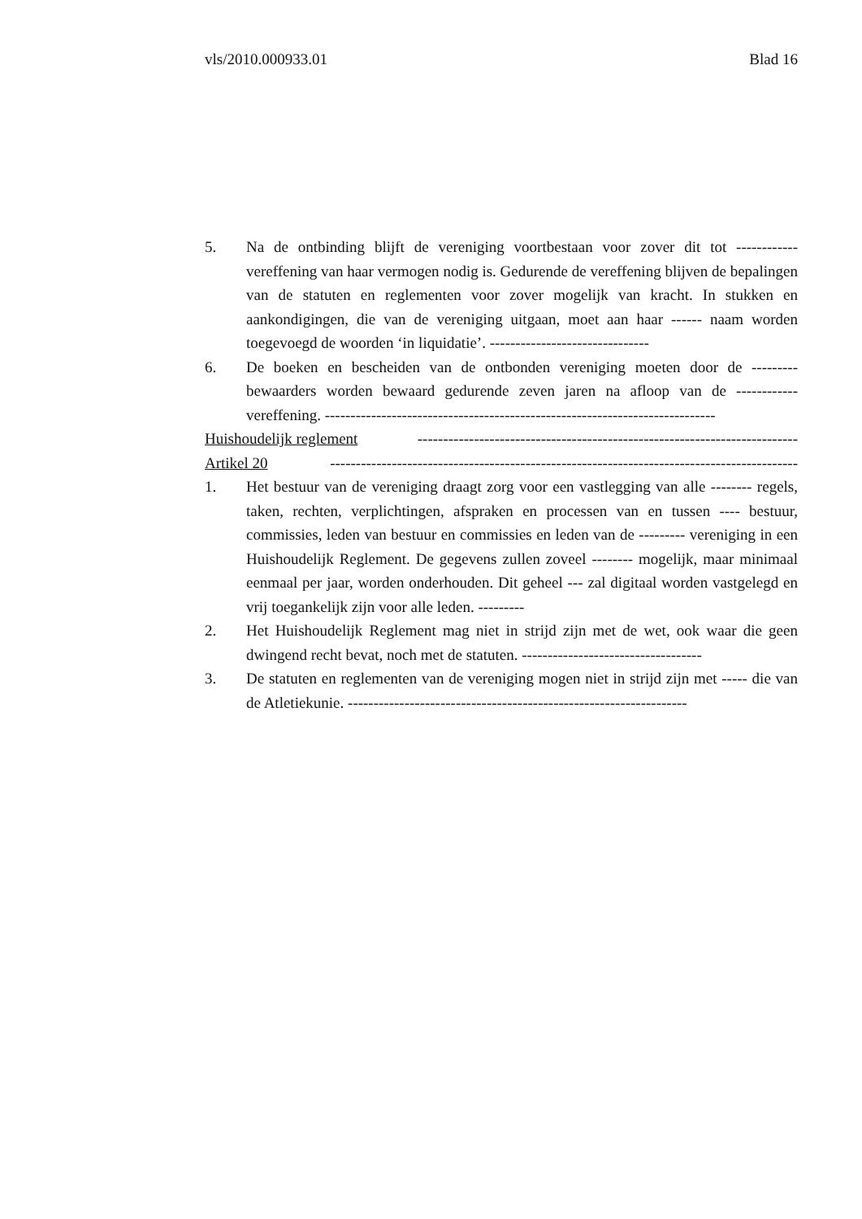vls/2010.000933.01 Blad 16
5. Na de ontbinding blijft de vereniging voortbestaan voor zover dit tot ------------ vereffening van haar vermogen nodig is. Gedurende de vereffening blijven de bepalingen van de statuten en reglementen voor zover mogelijk van kracht. In stukken en aankondigingen, die van de vereniging uitgaan, moet aan haar ------ naam worden toegevoegd de woorden ‘in liquidatie’. -------------------------------
6. De boeken en bescheiden van de ontbonden vereniging moeten door de --------- bewaarders worden bewaard gedurende zeven jaren na afloop van de ------------ vereffening. ----------------------------------------------------------------------------
Huishoudelijk reglement --------------------------------------------------------------------------
Artikel 20 -------------------------------------------------------------------------------------------
1. Het bestuur van de vereniging draagt zorg voor een vastlegging van alle -------- regels, taken, rechten, verplichtingen, afspraken en processen van en tussen ---- bestuur, commissies, leden van bestuur en commissies en leden van de --------- vereniging in een Huishoudelijk Reglement. De gegevens zullen zoveel -------- mogelijk, maar minimaal eenmaal per jaar, worden onderhouden. Dit geheel --- zal digitaal worden vastgelegd en vrij toegankelijk zijn voor alle leden. ---------
2. Het Huishoudelijk Reglement mag niet in strijd zijn met de wet, ook waar die geen dwingend recht bevat, noch met de statuten. -----------------------------------
3. De statuten en reglementen van de vereniging mogen niet in strijd zijn met ----- die van de Atletiekunie. ------------------------------------------------------------------